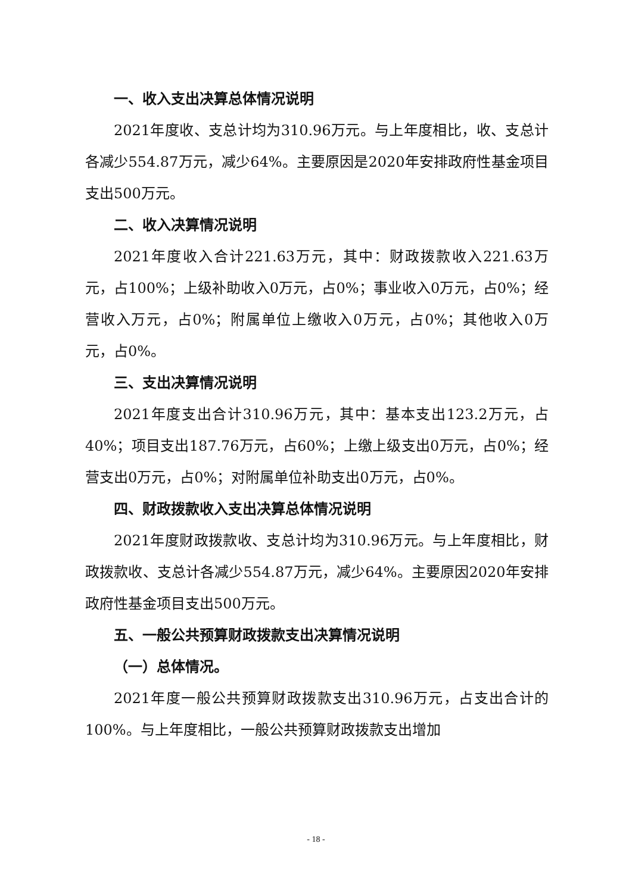一、收入支出决算总体情况说明
2021年度收、支总计均为310.96万元。与上年度相比，收、支总计各减少554.87万元，减少64%。主要原因是2020年安排政府性基金项目支出500万元。
二、收入决算情况说明
2021年度收入合计221.63万元，其中：财政拨款收入221.63万元，占100%；上级补助收入0万元，占0%；事业收入0万元，占0%；经营收入万元，占0%；附属单位上缴收入0万元，占0%；其他收入0万元，占0%。
三、支出决算情况说明
2021年度支出合计310.96万元，其中：基本支出123.2万元，占40%；项目支出187.76万元，占60%；上缴上级支出0万元，占0%；经营支出0万元，占0%；对附属单位补助支出0万元，占0%。
四、财政拨款收入支出决算总体情况说明
2021年度财政拨款收、支总计均为310.96万元。与上年度相比，财政拨款收、支总计各减少554.87万元，减少64%。主要原因2020年安排政府性基金项目支出500万元。
五、一般公共预算财政拨款支出决算情况说明
（一）总体情况。
2021年度一般公共预算财政拨款支出310.96万元，占支出合计的100%。与上年度相比，一般公共预算财政拨款支出增加
- 18 -